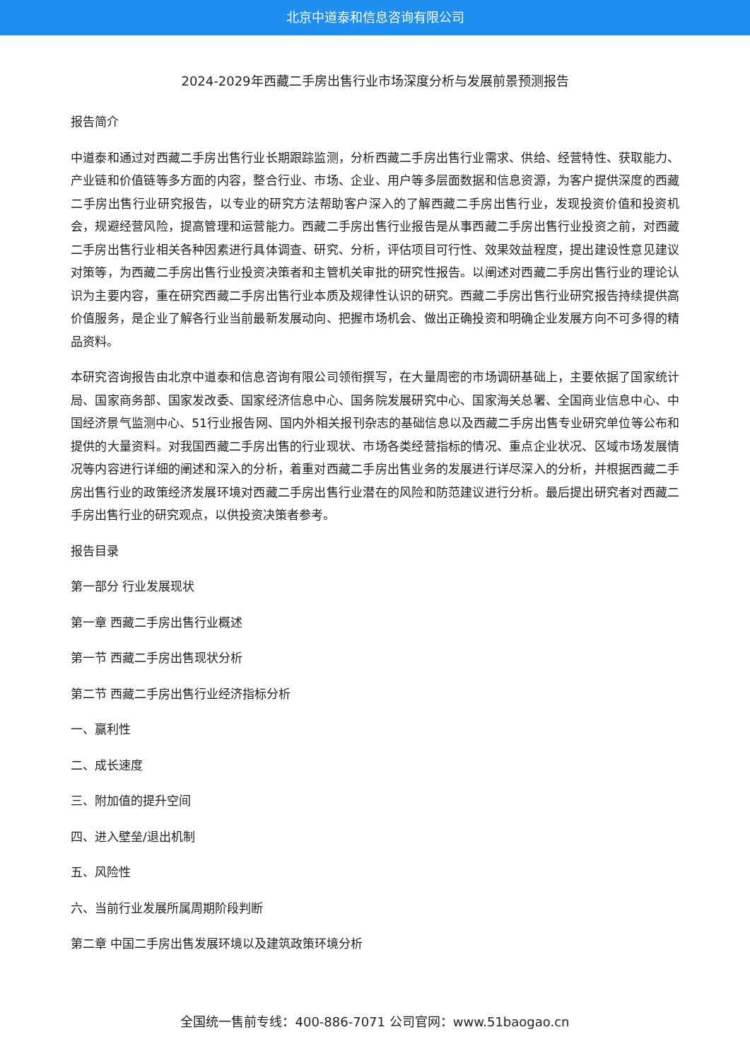北京中道泰和信息咨询有限公司
2024-2029年西藏二手房出售行业市场深度分析与发展前景预测报告
报告简介
中道泰和通过对西藏二手房出售行业长期跟踪监测，分析西藏二手房出售行业需求、供给、经营特性、获取能力、产业链和价值链等多方面的内容，整合行业、市场、企业、用户等多层面数据和信息资源，为客户提供深度的西藏二手房出售行业研究报告，以专业的研究方法帮助客户深入的了解西藏二手房出售行业，发现投资价值和投资机会，规避经营风险，提高管理和运营能力。西藏二手房出售行业报告是从事西藏二手房出售行业投资之前，对西藏二手房出售行业相关各种因素进行具体调查、研究、分析，评估项目可行性、效果效益程度，提出建设性意见建议对策等，为西藏二手房出售行业投资决策者和主管机关审批的研究性报告。以阐述对西藏二手房出售行业的理论认识为主要内容，重在研究西藏二手房出售行业本质及规律性认识的研究。西藏二手房出售行业研究报告持续提供高价值服务，是企业了解各行业当前最新发展动向、把握市场机会、做出正确投资和明确企业发展方向不可多得的精品资料。
本研究咨询报告由北京中道泰和信息咨询有限公司领衔撰写，在大量周密的市场调研基础上，主要依据了国家统计局、国家商务部、国家发改委、国家经济信息中心、国务院发展研究中心、国家海关总署、全国商业信息中心、中国经济景气监测中心、51行业报告网、国内外相关报刊杂志的基础信息以及西藏二手房出售专业研究单位等公布和提供的大量资料。对我国西藏二手房出售的行业现状、市场各类经营指标的情况、重点企业状况、区域市场发展情况等内容进行详细的阐述和深入的分析，着重对西藏二手房出售业务的发展进行详尽深入的分析，并根据西藏二手房出售行业的政策经济发展环境对西藏二手房出售行业潜在的风险和防范建议进行分析。最后提出研究者对西藏二手房出售行业的研究观点，以供投资决策者参考。
报告目录
第一部分 行业发展现状
第一章 西藏二手房出售行业概述
第一节 西藏二手房出售现状分析
第二节 西藏二手房出售行业经济指标分析
一、赢利性
二、成长速度
三、附加值的提升空间
四、进入壁垒/退出机制
五、风险性
六、当前行业发展所属周期阶段判断
第二章 中国二手房出售发展环境以及建筑政策环境分析
全国统一售前专线：400-886-7071 公司官网：www.51baogao.cn